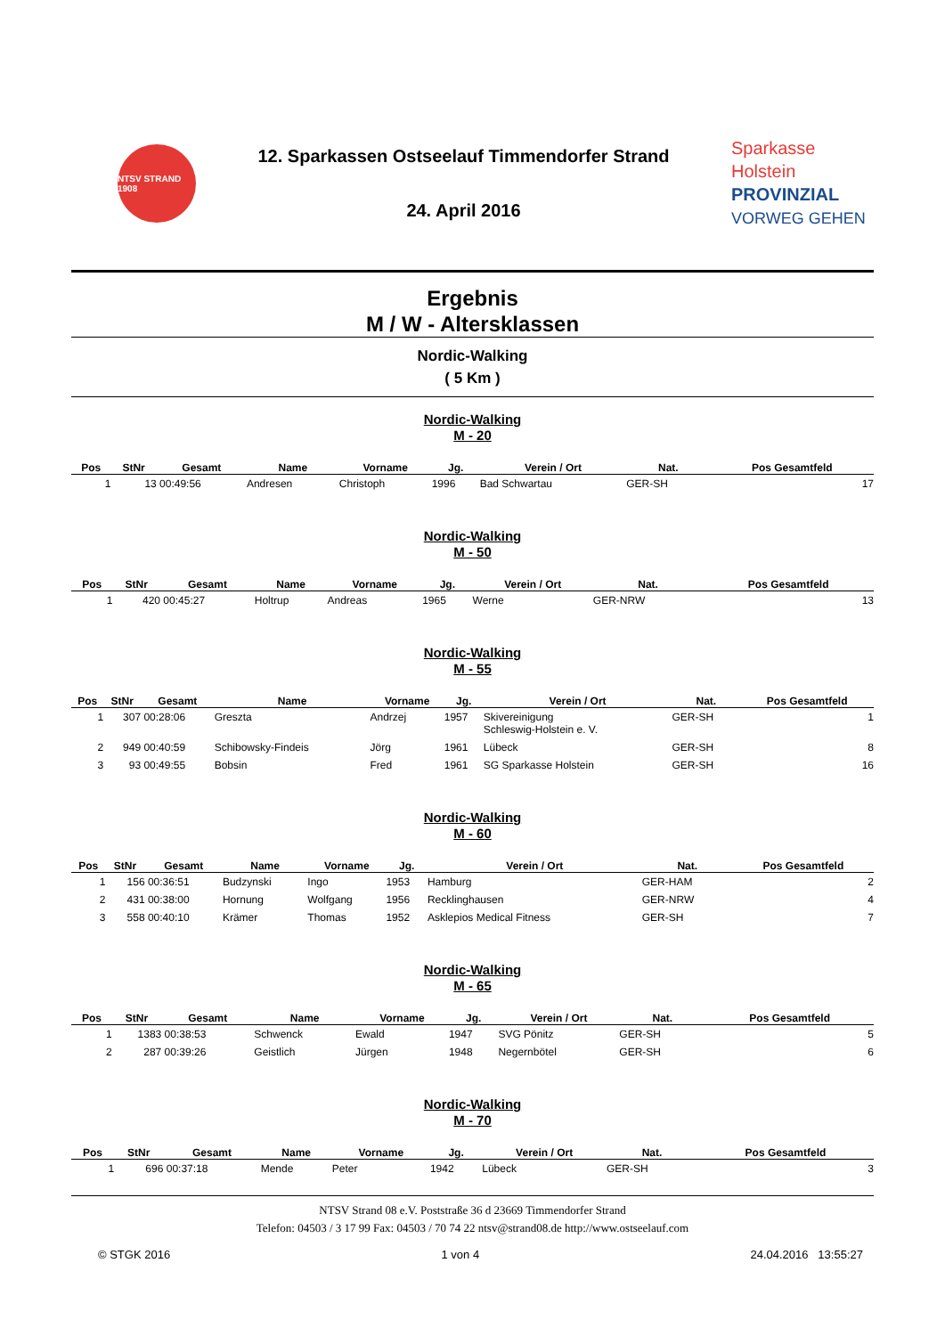NTSV STRAND 1908
12. Sparkassen Ostseelauf Timmendorfer Strand
24. April 2016
Sparkasse
Holstein
PROVINZIAL
VORWEG GEHEN
Ergebnis
M / W - Altersklassen
Nordic-Walking
( 5 Km )
Nordic-Walking
M - 20
| Pos | StNr | Gesamt | Name | Vorname | Jg. | Verein / Ort | Nat. | Pos Gesamtfeld |
| --- | --- | --- | --- | --- | --- | --- | --- | --- |
| 1 | 13 | 00:49:56 | Andresen | Christoph | 1996 | Bad Schwartau | GER-SH | 17 |
Nordic-Walking
M - 50
| Pos | StNr | Gesamt | Name | Vorname | Jg. | Verein / Ort | Nat. | Pos Gesamtfeld |
| --- | --- | --- | --- | --- | --- | --- | --- | --- |
| 1 | 420 | 00:45:27 | Holtrup | Andreas | 1965 | Werne | GER-NRW | 13 |
Nordic-Walking
M - 55
| Pos | StNr | Gesamt | Name | Vorname | Jg. | Verein / Ort | Nat. | Pos Gesamtfeld |
| --- | --- | --- | --- | --- | --- | --- | --- | --- |
| 1 | 307 | 00:28:06 | Greszta | Andrzej | 1957 | Skivereinigung Schleswig-Holstein e. V. | GER-SH | 1 |
| 2 | 949 | 00:40:59 | Schibowsky-Findeis | Jörg | 1961 | Lübeck | GER-SH | 8 |
| 3 | 93 | 00:49:55 | Bobsin | Fred | 1961 | SG Sparkasse Holstein | GER-SH | 16 |
Nordic-Walking
M - 60
| Pos | StNr | Gesamt | Name | Vorname | Jg. | Verein / Ort | Nat. | Pos Gesamtfeld |
| --- | --- | --- | --- | --- | --- | --- | --- | --- |
| 1 | 156 | 00:36:51 | Budzynski | Ingo | 1953 | Hamburg | GER-HAM | 2 |
| 2 | 431 | 00:38:00 | Hornung | Wolfgang | 1956 | Recklinghausen | GER-NRW | 4 |
| 3 | 558 | 00:40:10 | Krämer | Thomas | 1952 | Asklepios Medical Fitness | GER-SH | 7 |
Nordic-Walking
M - 65
| Pos | StNr | Gesamt | Name | Vorname | Jg. | Verein / Ort | Nat. | Pos Gesamtfeld |
| --- | --- | --- | --- | --- | --- | --- | --- | --- |
| 1 | 1383 | 00:38:53 | Schwenck | Ewald | 1947 | SVG Pönitz | GER-SH | 5 |
| 2 | 287 | 00:39:26 | Geistlich | Jürgen | 1948 | Negernbötel | GER-SH | 6 |
Nordic-Walking
M - 70
| Pos | StNr | Gesamt | Name | Vorname | Jg. | Verein / Ort | Nat. | Pos Gesamtfeld |
| --- | --- | --- | --- | --- | --- | --- | --- | --- |
| 1 | 696 | 00:37:18 | Mende | Peter | 1942 | Lübeck | GER-SH | 3 |
NTSV Strand 08 e.V. Poststraße 36 d 23669 Timmendorfer Strand
Telefon: 04503 / 3 17 99 Fax: 04503 / 70 74 22 ntsv@strand08.de http://www.ostseelauf.com
© STGK 2016 1 von 4 24.04.2016 13:55:27